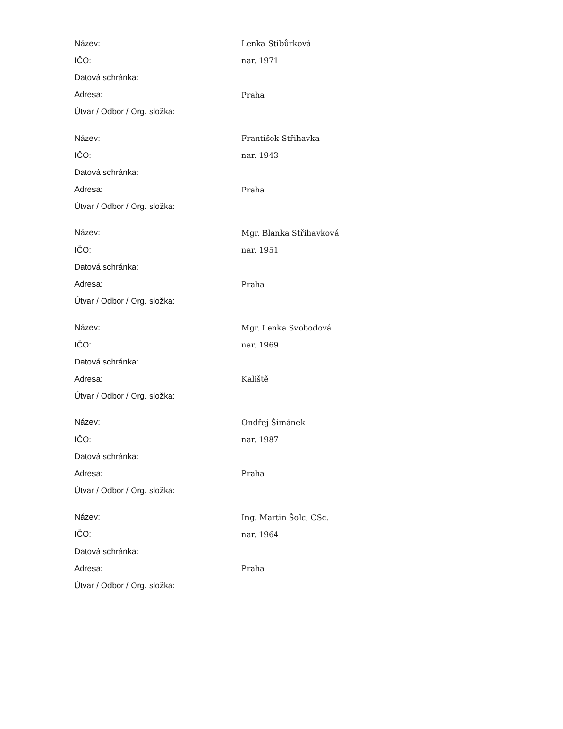| Název: | Lenka Stibůrková |
| IČO: | nar. 1971 |
| Datová schránka: | |
| Adresa: | Praha |
| Útvar / Odbor / Org. složka: | |
| Název: | František Střihavka |
| IČO: | nar. 1943 |
| Datová schránka: | |
| Adresa: | Praha |
| Útvar / Odbor / Org. složka: | |
| Název: | Mgr. Blanka Střihavková |
| IČO: | nar. 1951 |
| Datová schránka: | |
| Adresa: | Praha |
| Útvar / Odbor / Org. složka: | |
| Název: | Mgr. Lenka Svobodová |
| IČO: | nar. 1969 |
| Datová schránka: | |
| Adresa: | Kaliště |
| Útvar / Odbor / Org. složka: | |
| Název: | Ondřej Šimánek |
| IČO: | nar. 1987 |
| Datová schránka: | |
| Adresa: | Praha |
| Útvar / Odbor / Org. složka: | |
| Název: | Ing. Martin Šolc, CSc. |
| IČO: | nar. 1964 |
| Datová schránka: | |
| Adresa: | Praha |
| Útvar / Odbor / Org. složka: | |